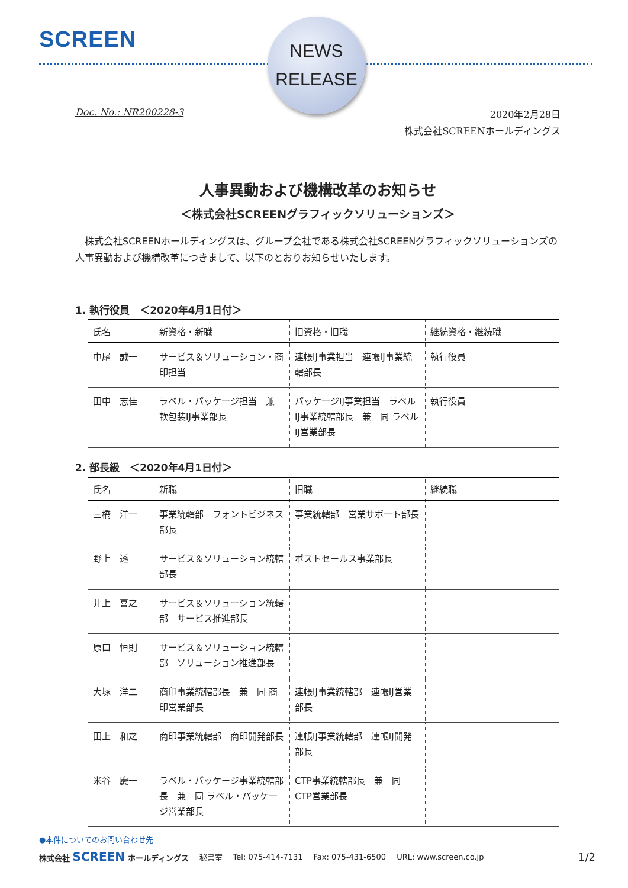SCREEN
NEWS
RELEASE
Doc. No.: NR200228-3
2020年2月28日
株式会社SCREENホールディングス
人事異動および機構改革のお知らせ
＜株式会社SCREENグラフィックソリューションズ＞
　株式会社SCREENホールディングスは、グループ会社である株式会社SCREENグラフィックソリューションズの人事異動および機構改革につきまして、以下のとおりお知らせいたします。
1. 執行役員　＜2020年4月1日付＞
| 氏名 | 新資格・新職 | 旧資格・旧職 | 継続資格・継続職 |
| --- | --- | --- | --- |
| 中尾 誠一 | サービス＆ソリューション・商印担当 | 連帳IJ事業担当 連帳IJ事業統轄部長 | 執行役員 |
| 田中 志佳 | ラベル・パッケージ担当 兼 軟包装IJ事業部長 | パッケージIJ事業担当 ラベルIJ事業統轄部長 兼 同 ラベルIJ営業部長 | 執行役員 |
2. 部長級　＜2020年4月1日付＞
| 氏名 | 新職 | 旧職 | 継続職 |
| --- | --- | --- | --- |
| 三橋 洋一 | 事業統轄部 フォントビジネス部長 | 事業統轄部 営業サポート部長 | |
| 野上 透 | サービス＆ソリューション統轄部長 | ポストセールス事業部長 | |
| 井上 喜之 | サービス＆ソリューション統轄部 サービス推進部長 | | |
| 原口 恒則 | サービス＆ソリューション統轄部 ソリューション推進部長 | | |
| 大塚 洋二 | 商印事業統轄部長 兼 同 商印営業部長 | 連帳IJ事業統轄部 連帳IJ営業部長 | |
| 田上 和之 | 商印事業統轄部 商印開発部長 | 連帳IJ事業統轄部 連帳IJ開発部長 | |
| 米谷 慶一 | ラベル・パッケージ事業統轄部長 兼 同 ラベル・パッケージ営業部長 | CTP事業統轄部長 兼 同 CTP営業部長 | |
●本件についてのお問い合わせ先
株式会社 SCREEN ホールディングス 秘書室 Tel: 075-414-7131 Fax: 075-431-6500 URL: www.screen.co.jp 1/2